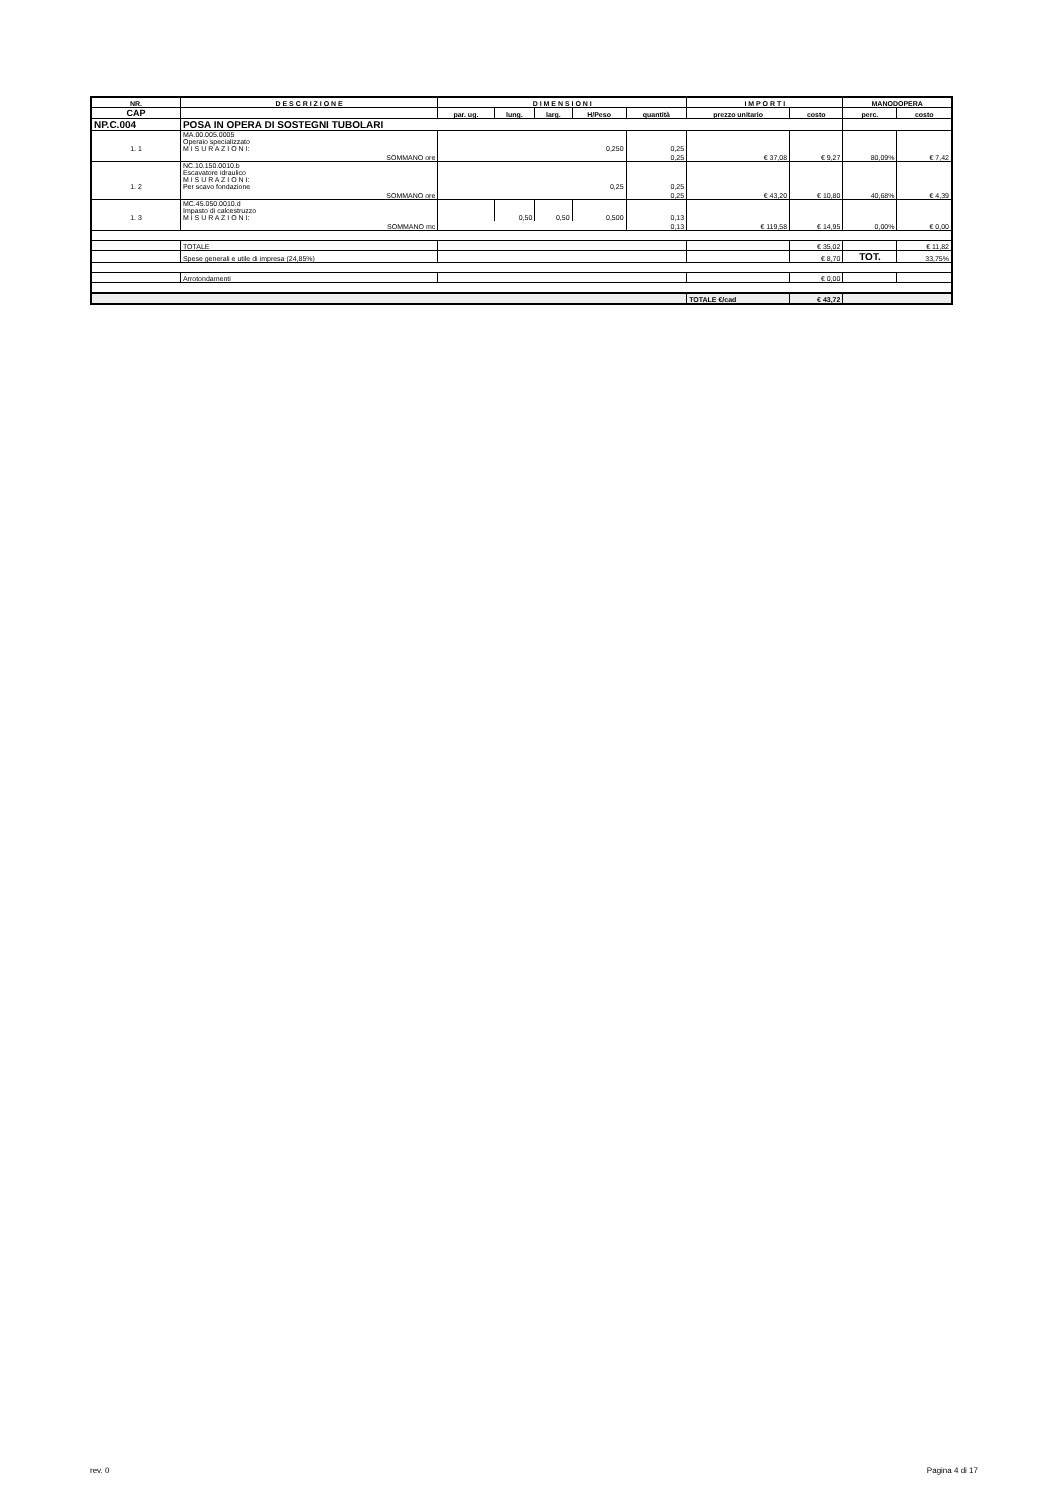| NR. | D E S C R I Z I O N E | D I M E N S I O N I | | | | | I M P O R T I | | MANODOPERA | |
| --- | --- | --- | --- | --- | --- | --- | --- | --- | --- | --- |
| CAP | | par. ug. | lung. | larg. | H/Peso | quantità | prezzo unitario | costo | perc. | costo |
| NP.C.004 | POSA IN OPERA DI SOSTEGNI TUBOLARI | | | | | | | | | |
| 1. 1 | MA.00.005.0005 Operaio specializzato M I S U R A Z I O N I: | 0,250 | | | | 0,25 | | | | |
| | SOMMANO ore | | | | | 0,25 | € 37,08 | € 9,27 | 80,09% | € 7,42 |
| 1. 2 | NC.10.150.0010.b Escavatore idraulico M I S U R A Z I O N I: Per scavo fondazione | 0,25 | | | | 0,25 | | | | |
| | SOMMANO ore | | | | | 0,25 | € 43,20 | € 10,80 | 40,68% | € 4,39 |
| 1. 3 | MC.45.050.0010.d Impasto di calcestruzzo M I S U R A Z I O N I: | | 0,50 | 0,50 | 0,500 | 0,13 | | | | |
| | SOMMANO mc | | | | | 0,13 | € 119,58 | € 14,95 | 0,00% | € 0,00 |
| | TOTALE | | | | | | | € 35,02 | | € 11,82 |
| | Spese generali e utile di impresa (24,85%) | | | | | | | € 8,70 | TOT. | 33,75% |
| | Arrotondamenti | | | | | | | € 0,00 | | |
| | | | | | | | TOTALE €/cad | € 43,72 | | |
rev. 0 Pagina 4 di 17